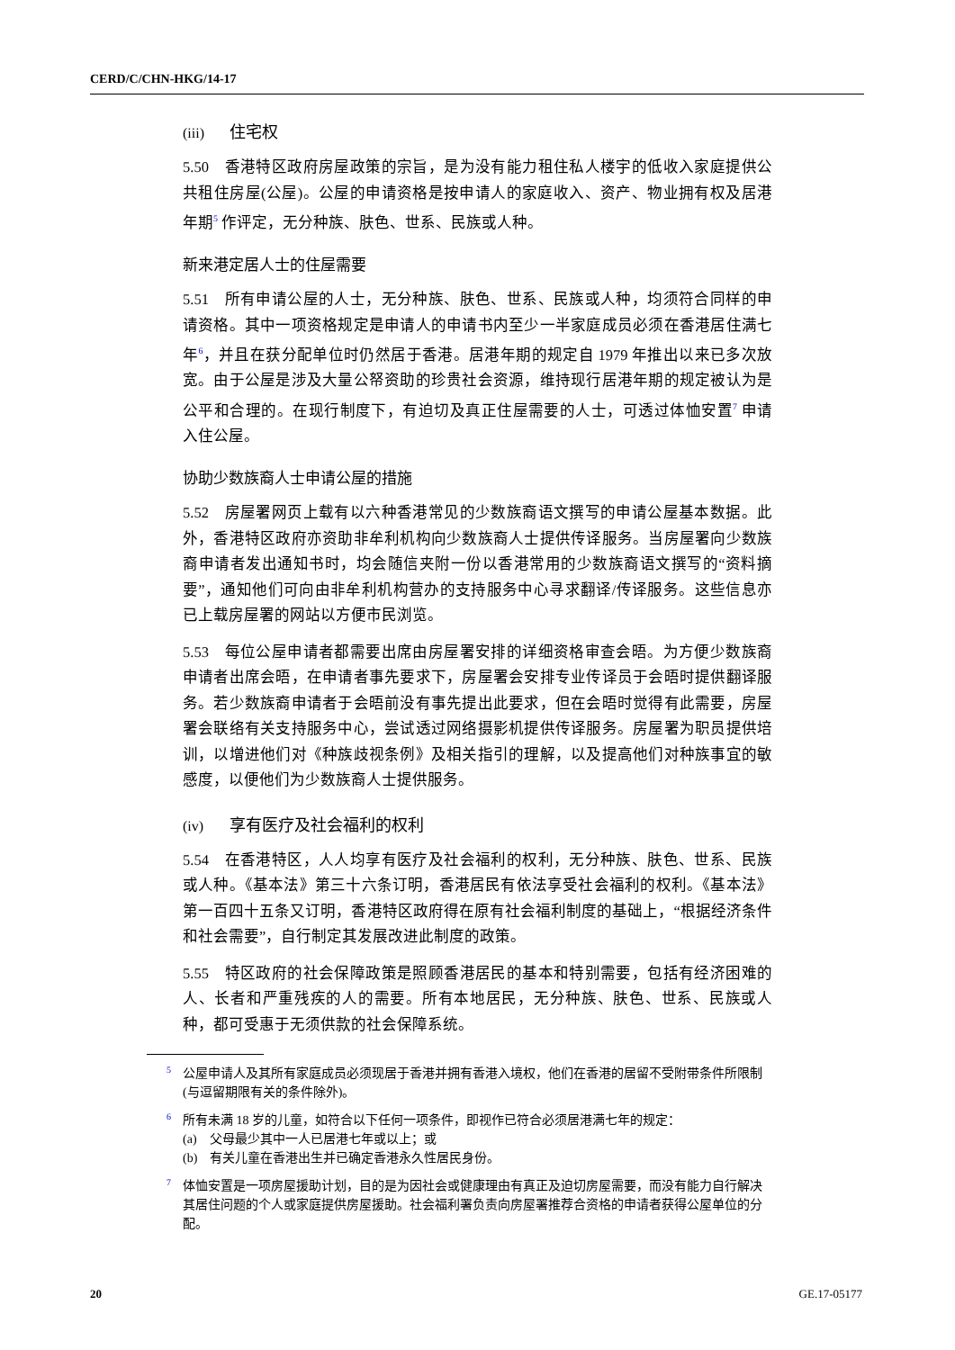CERD/C/CHN-HKG/14-17
(iii) 住宅权
5.50　香港特区政府房屋政策的宗旨，是为没有能力租住私人楼宇的低收入家庭提供公共租住房屋(公屋)。公屋的申请资格是按申请人的家庭收入、资产、物业拥有权及居港年期<sup>5</sup> 作评定，无分种族、肤色、世系、民族或人种。
新来港定居人士的住屋需要
5.51　所有申请公屋的人士，无分种族、肤色、世系、民族或人种，均须符合同样的申请资格。其中一项资格规定是申请人的申请书内至少一半家庭成员必须在香港居住满七年<sup>6</sup>，并且在获分配单位时仍然居于香港。居港年期的规定自 1979 年推出以来已多次放宽。由于公屋是涉及大量公帑资助的珍贵社会资源，维持现行居港年期的规定被认为是公平和合理的。在现行制度下，有迫切及真正住屋需要的人士，可透过体恤安置<sup>7</sup> 申请入住公屋。
协助少数族裔人士申请公屋的措施
5.52　房屋署网页上载有以六种香港常见的少数族裔语文撰写的申请公屋基本数据。此外，香港特区政府亦资助非牟利机构向少数族裔人士提供传译服务。当房屋署向少数族裔申请者发出通知书时，均会随信夹附一份以香港常用的少数族裔语文撰写的“资料摘要”，通知他们可向由非牟利机构营办的支持服务中心寻求翻译/传译服务。这些信息亦已上载房屋署的网站以方便市民浏览。
5.53　每位公屋申请者都需要出席由房屋署安排的详细资格审查会晤。为方便少数族裔申请者出席会晤，在申请者事先要求下，房屋署会安排专业传译员于会晤时提供翻译服务。若少数族裔申请者于会晤前没有事先提出此要求，但在会晤时觉得有此需要，房屋署会联络有关支持服务中心，尝试透过网络摄影机提供传译服务。房屋署为职员提供培训，以增进他们对《种族歧视条例》及相关指引的理解，以及提高他们对种族事宜的敏感度，以便他们为少数族裔人士提供服务。
(iv) 享有医疗及社会福利的权利
5.54　在香港特区，人人均享有医疗及社会福利的权利，无分种族、肤色、世系、民族或人种。《基本法》第三十六条订明，香港居民有依法享受社会福利的权利。《基本法》第一百四十五条又订明，香港特区政府得在原有社会福利制度的基础上，“根据经济条件和社会需要”，自行制定其发展改进此制度的政策。
5.55　特区政府的社会保障政策是照顾香港居民的基本和特别需要，包括有经济困难的人、长者和严重残疾的人的需要。所有本地居民，无分种族、肤色、世系、民族或人种，都可受惠于无须供款的社会保障系统。
<sup>5</sup> 公屋申请人及其所有家庭成员必须现居于香港并拥有香港入境权，他们在香港的居留不受附带条件所限制(与逗留期限有关的条件除外)。
<sup>6</sup> 所有未满 18 岁的儿童，如符合以下任何一项条件，即视作已符合必须居港满七年的规定：
(a)　父母最少其中一人已居港七年或以上；或
(b)　有关儿童在香港出生并已确定香港永久性居民身份。
<sup>7</sup> 体恤安置是一项房屋援助计划，目的是为因社会或健康理由有真正及迫切房屋需要，而没有能力自行解决其居住问题的个人或家庭提供房屋援助。社会福利署负责向房屋署推荐合资格的申请者获得公屋单位的分配。
20 GE.17-05177